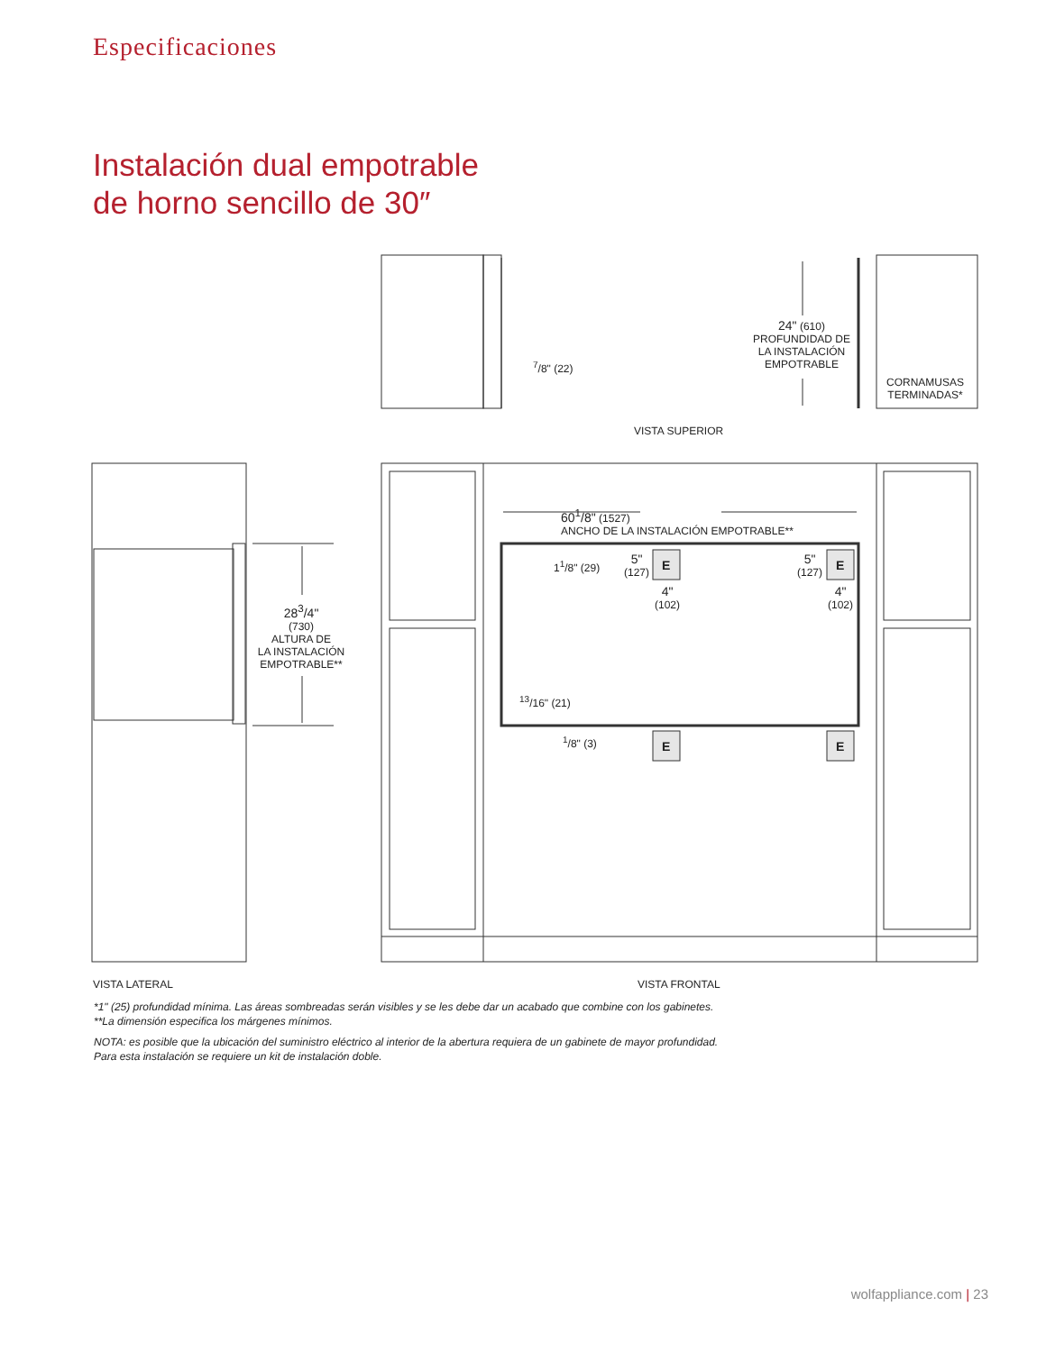Especificaciones
Instalación dual empotrable
de horno sencillo de 30″
24" (610)
PROFUNDIDAD DE
LA INSTALACIÓN
EMPOTRABLE
<sup>7</sup>/8" (22)
CORNAMUSAS
TERMINADAS*
VISTA SUPERIOR
60<sup>1</sup>/8" (1527)
ANCHO DE LA INSTALACIÓN EMPOTRABLE**
28<sup>3</sup>/4"
(730)
ALTURA DE
LA INSTALACIÓN
EMPOTRABLE**
1<sup>1</sup>/8" (29)
5"
(127)
E
4"
(102)
5"
(127)
E
4"
(102)
<sup>13</sup>/16" (21)
<sup>1</sup>/8" (3) E E
VISTA LATERAL VISTA FRONTAL
*1" (25) profundidad mínima. Las áreas sombreadas serán visibles y se les debe dar un acabado que combine con los gabinetes.
**La dimensión especifica los márgenes mínimos.
NOTA: es posible que la ubicación del suministro eléctrico al interior de la abertura requiera de un gabinete de mayor profundidad.
Para esta instalación se requiere un kit de instalación doble.
wolfappliance.com | 23